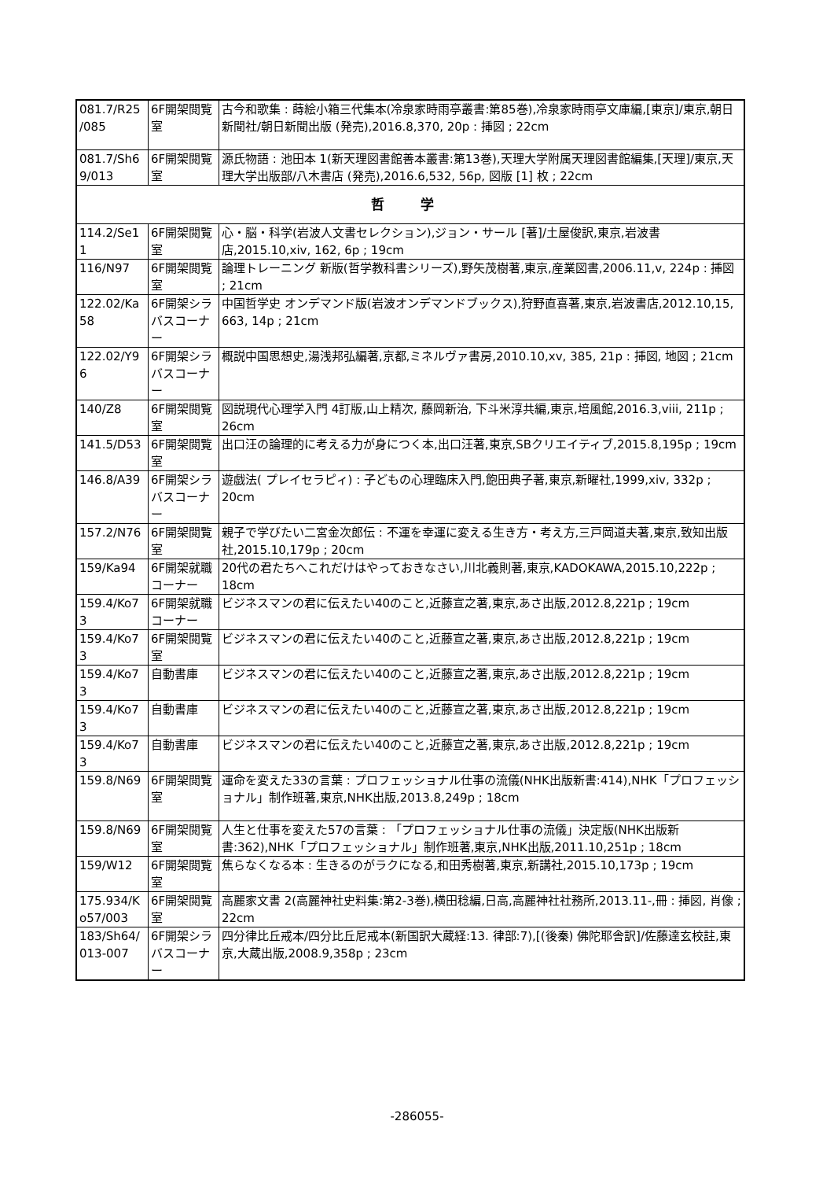| 081.7/R25 /085 | 6F開架閲覧室 | 古今和歌集 : 蒔絵小箱三代集本(冷泉家時雨亭叢書:第85巻),冷泉家時雨亭文庫編,[東京]/東京,朝日新聞社/朝日新聞出版 (発売),2016.8,370, 20p : 挿図 ; 22cm |
| 081.7/Sh6 9/013 | 6F開架閲覧室 | 源氏物語 : 池田本 1(新天理図書館善本叢書:第13巻),天理大学附属天理図書館編集,[天理]/東京,天理大学出版部/八木書店 (発売),2016.6,532, 56p, 図版 [1] 枚 ; 22cm |
| 哲 学 | | |
| 114.2/Se1 1 | 6F開架閲覧室 | 心・脳・科学(岩波人文書セレクション),ジョン・サール [著]/土屋俊訳,東京,岩波書店,2015.10,xiv, 162, 6p ; 19cm |
| 116/N97 | 6F開架閲覧室 | 論理トレーニング 新版(哲学教科書シリーズ),野矢茂樹著,東京,産業図書,2006.11,v, 224p : 挿図 ; 21cm |
| 122.02/Ka 58 | 6F開架シラバスコーナー | 中国哲学史 オンデマンド版(岩波オンデマンドブックス),狩野直喜著,東京,岩波書店,2012.10,15, 663, 14p ; 21cm |
| 122.02/Y9 6 | 6F開架シラバスコーナー | 概説中国思想史,湯浅邦弘編著,京都,ミネルヴァ書房,2010.10,xv, 385, 21p : 挿図, 地図 ; 21cm |
| 140/Z8 | 6F開架閲覧室 | 図説現代心理学入門 4訂版,山上精次, 藤岡新治, 下斗米淳共編,東京,培風館,2016.3,viii, 211p ; 26cm |
| 141.5/D53 | 6F開架閲覧室 | 出口汪の論理的に考える力が身につく本,出口汪著,東京,SBクリエイティブ,2015.8,195p ; 19cm |
| 146.8/A39 | 6F開架シラバスコーナー | 遊戯法( プレイセラピィ) : 子どもの心理臨床入門,飽田典子著,東京,新曜社,1999,xiv, 332p ; 20cm |
| 157.2/N76 | 6F開架閲覧室 | 親子で学びたい二宮金次郎伝 : 不運を幸運に変える生き方・考え方,三戸岡道夫著,東京,致知出版社,2015.10,179p ; 20cm |
| 159/Ka94 | 6F開架就職コーナー | 20代の君たちへこれだけはやっておきなさい,川北義則著,東京,KADOKAWA,2015.10,222p ; 18cm |
| 159.4/Ko7 3 | 6F開架就職コーナー | ビジネスマンの君に伝えたい40のこと,近藤宣之著,東京,あさ出版,2012.8,221p ; 19cm |
| 159.4/Ko7 3 | 6F開架閲覧室 | ビジネスマンの君に伝えたい40のこと,近藤宣之著,東京,あさ出版,2012.8,221p ; 19cm |
| 159.4/Ko7 3 | 自動書庫 | ビジネスマンの君に伝えたい40のこと,近藤宣之著,東京,あさ出版,2012.8,221p ; 19cm |
| 159.4/Ko7 3 | 自動書庫 | ビジネスマンの君に伝えたい40のこと,近藤宣之著,東京,あさ出版,2012.8,221p ; 19cm |
| 159.4/Ko7 3 | 自動書庫 | ビジネスマンの君に伝えたい40のこと,近藤宣之著,東京,あさ出版,2012.8,221p ; 19cm |
| 159.8/N69 | 6F開架閲覧室 | 運命を変えた33の言葉 : プロフェッショナル仕事の流儀(NHK出版新書:414),NHK「プロフェッショナル」制作班著,東京,NHK出版,2013.8,249p ; 18cm |
| 159.8/N69 | 6F開架閲覧室 | 人生と仕事を変えた57の言葉 : 「プロフェッショナル仕事の流儀」決定版(NHK出版新書:362),NHK「プロフェッショナル」制作班著,東京,NHK出版,2011.10,251p ; 18cm |
| 159/W12 | 6F開架閲覧室 | 焦らなくなる本 : 生きるのがラクになる,和田秀樹著,東京,新講社,2015.10,173p ; 19cm |
| 175.934/K o57/003 | 6F開架閲覧室 | 高麗家文書 2(高麗神社史料集:第2-3巻),横田稔編,日高,高麗神社社務所,2013.11-,冊 : 挿図, 肖像 ; 22cm |
| 183/Sh64/ 013-007 | 6F開架シラバスコーナー | 四分律比丘戒本/四分比丘尼戒本(新国訳大蔵経:13. 律部:7),[(後秦) 佛陀耶舎訳]/佐藤達玄校註,東京,大蔵出版,2008.9,358p ; 23cm |
-286055-